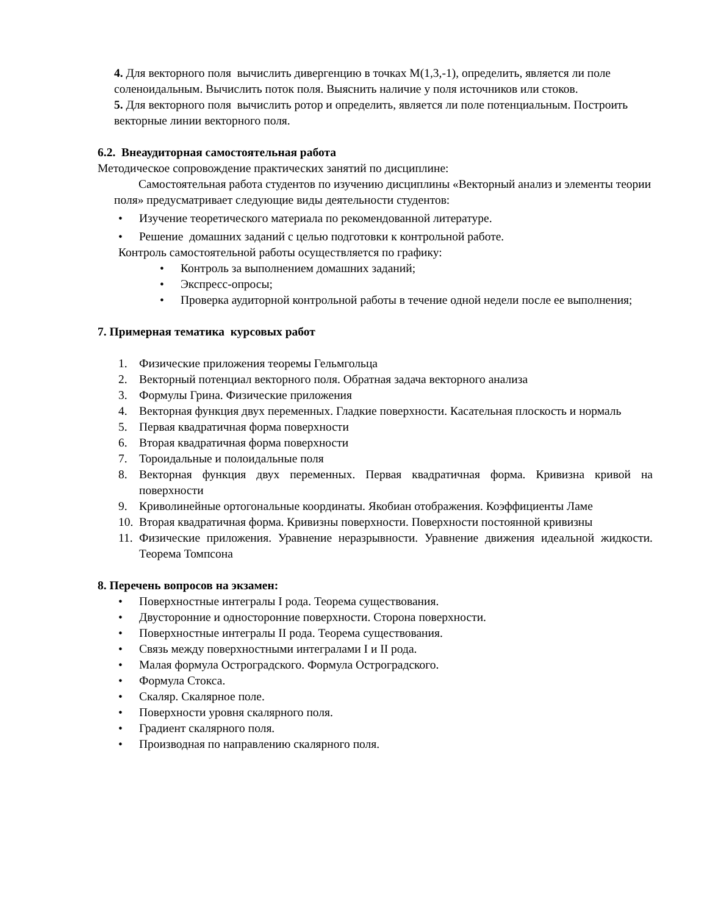4. Для векторного поля вычислить дивергенцию в точках M(1,3,-1), определить, является ли поле соленоидальным. Вычислить поток поля. Выяснить наличие у поля источников или стоков.
5. Для векторного поля вычислить ротор и определить, является ли поле потенциальным. Построить векторные линии векторного поля.
6.2. Внеаудиторная самостоятельная работа
Методическое сопровождение практических занятий по дисциплине:
Самостоятельная работа студентов по изучению дисциплины «Векторный анализ и элементы теории поля» предусматривает следующие виды деятельности студентов:
• Изучение теоретического материала по рекомендованной литературе.
• Решение домашних заданий с целью подготовки к контрольной работе.
Контроль самостоятельной работы осуществляется по графику:
• Контроль за выполнением домашних заданий;
• Экспресс-опросы;
• Проверка аудиторной контрольной работы в течение одной недели после ее выполнения;
7. Примерная тематика курсовых работ
1. Физические приложения теоремы Гельмгольца
2. Векторный потенциал векторного поля. Обратная задача векторного анализа
3. Формулы Грина. Физические приложения
4. Векторная функция двух переменных. Гладкие поверхности. Касательная плоскость и нормаль
5. Первая квадратичная форма поверхности
6. Вторая квадратичная форма поверхности
7. Тороидальные и полоидальные поля
8. Векторная функция двух переменных. Первая квадратичная форма. Кривизна кривой на поверхности
9. Криволинейные ортогональные координаты. Якобиан отображения. Коэффициенты Ламе
10. Вторая квадратичная форма. Кривизны поверхности. Поверхности постоянной кривизны
11. Физические приложения. Уравнение неразрывности. Уравнение движения идеальной жидкости. Теорема Томпсона
8. Перечень вопросов на экзамен:
• Поверхностные интегралы I рода. Теорема существования.
• Двусторонние и односторонние поверхности. Сторона поверхности.
• Поверхностные интегралы II рода. Теорема существования.
• Связь между поверхностными интегралами I и II рода.
• Малая формула Остроградского. Формула Остроградского.
• Формула Стокса.
• Скаляр. Скалярное поле.
• Поверхности уровня скалярного поля.
• Градиент скалярного поля.
• Производная по направлению скалярного поля.